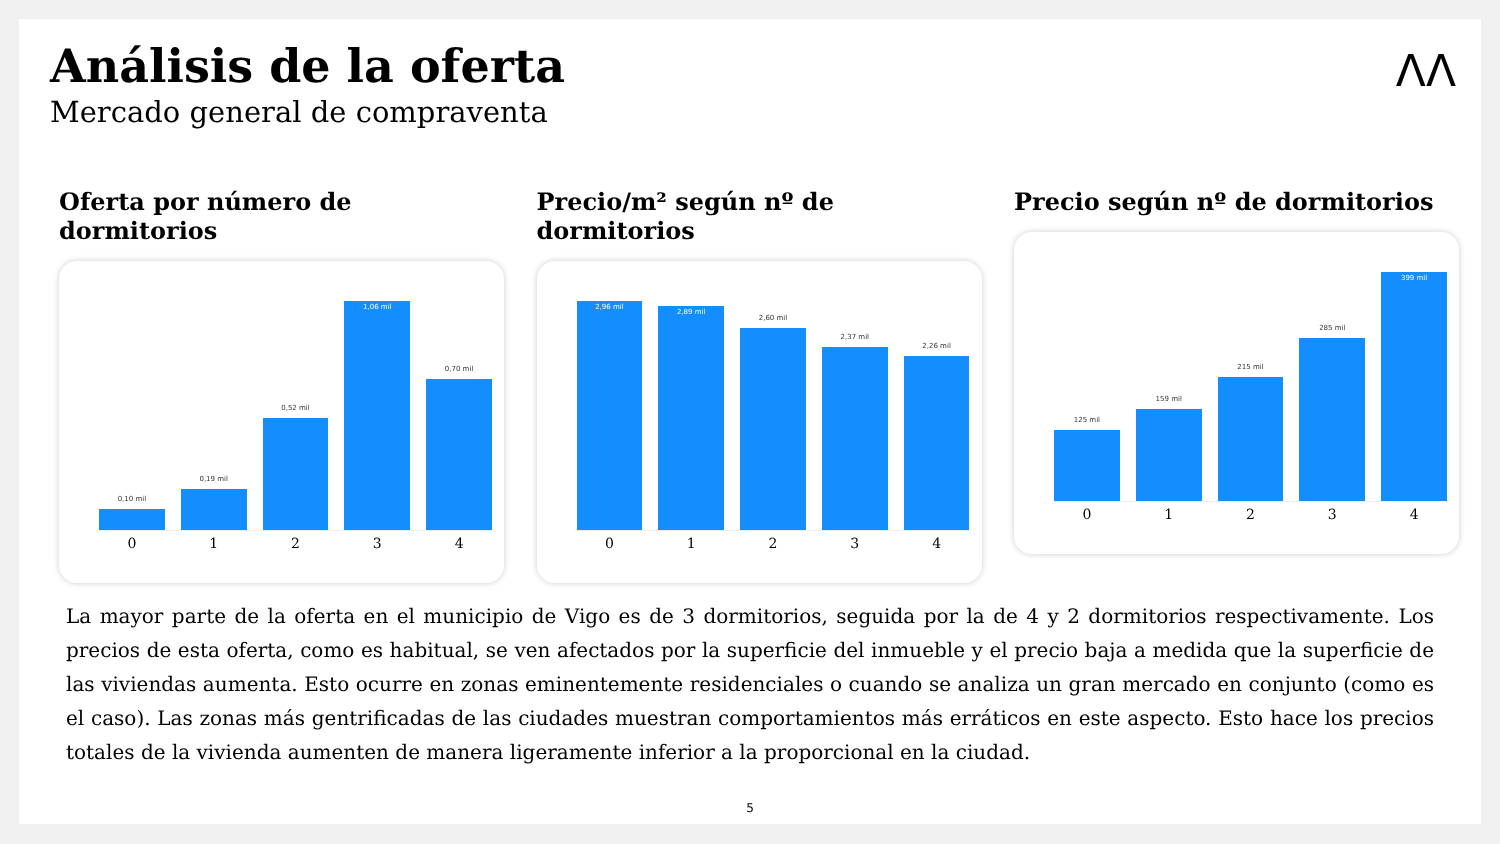Análisis de la oferta
Mercado general de compraventa
ΛΛ
Oferta por número de dormitorios
0,10 mil
0,19 mil
0,52 mil
1,06 mil
0,70 mil
0 1 2 3 4
Precio/m² según nº de dormitorios
2,96 mil
2,89 mil
2,60 mil
2,37 mil
2,26 mil
0 1 2 3 4
Precio según nº de dormitorios
125 mil
159 mil
215 mil
285 mil
399 mil
0 1 2 3 4
La mayor parte de la oferta en el municipio de Vigo es de 3 dormitorios, seguida por la de 4 y 2 dormitorios respectivamente. Los precios de esta oferta, como es habitual, se ven afectados por la superficie del inmueble y el precio baja a medida que la superficie de las viviendas aumenta. Esto ocurre en zonas eminentemente residenciales o cuando se analiza un gran mercado en conjunto (como es el caso). Las zonas más gentrificadas de las ciudades muestran comportamientos más erráticos en este aspecto. Esto hace los precios totales de la vivienda aumenten de manera ligeramente inferior a la proporcional en la ciudad.
5